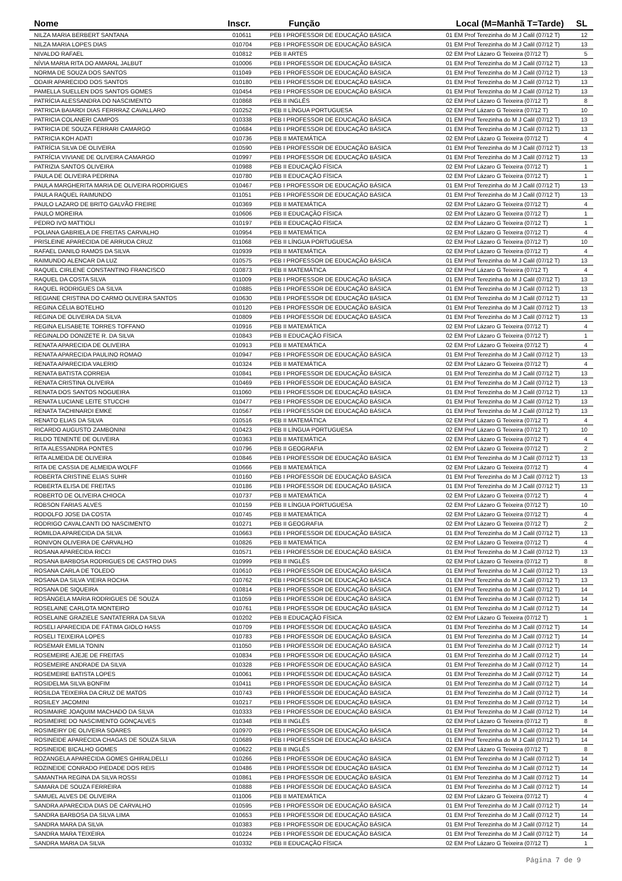| Nome | Inscr. | Função | Local (M=Manhã T=Tarde) | SL |
| --- | --- | --- | --- | --- |
| NILZA MARIA BERBERT SANTANA | 010611 | PEB I PROFESSOR DE EDUCAÇÃO BÁSICA | 01 EM Prof Terezinha do M J Calil (07/12 T) | 12 |
| NILZA MARIA LOPES DIAS | 010704 | PEB I PROFESSOR DE EDUCAÇÃO BÁSICA | 01 EM Prof Terezinha do M J Calil (07/12 T) | 13 |
| NIVALDO RAFAEL | 010812 | PEB II ARTES | 02 EM Prof Lázaro G Teixeira (07/12 T) | 5 |
| NÍVIA MARIA RITA DO AMARAL JALBUT | 010006 | PEB I PROFESSOR DE EDUCAÇÃO BÁSICA | 01 EM Prof Terezinha do M J Calil (07/12 T) | 13 |
| NORMA DE SOUZA DOS SANTOS | 011049 | PEB I PROFESSOR DE EDUCAÇÃO BÁSICA | 01 EM Prof Terezinha do M J Calil (07/12 T) | 13 |
| ODAIR APARECIDO DOS SANTOS | 010180 | PEB I PROFESSOR DE EDUCAÇÃO BÁSICA | 01 EM Prof Terezinha do M J Calil (07/12 T) | 13 |
| PAMELLA SUELLEN DOS SANTOS GOMES | 010454 | PEB I PROFESSOR DE EDUCAÇÃO BÁSICA | 01 EM Prof Terezinha do M J Calil (07/12 T) | 13 |
| PATRÍCIA ALESSANDRA DO NASCIMENTO | 010868 | PEB II INGLÊS | 02 EM Prof Lázaro G Teixeira (07/12 T) | 8 |
| PATRICIA BAIARDI DIAS FERRRAZ CAVALLARO | 010252 | PEB II LÍNGUA PORTUGUESA | 02 EM Prof Lázaro G Teixeira (07/12 T) | 10 |
| PATRICIA COLANERI CAMPOS | 010338 | PEB I PROFESSOR DE EDUCAÇÃO BÁSICA | 01 EM Prof Terezinha do M J Calil (07/12 T) | 13 |
| PATRICIA DE SOUZA FERRARI CAMARGO | 010684 | PEB I PROFESSOR DE EDUCAÇÃO BÁSICA | 01 EM Prof Terezinha do M J Calil (07/12 T) | 13 |
| PATRICIA KOH ADATI | 010736 | PEB II MATEMÁTICA | 02 EM Prof Lázaro G Teixeira (07/12 T) | 4 |
| PATRÍCIA SILVA DE OLIVEIRA | 010590 | PEB I PROFESSOR DE EDUCAÇÃO BÁSICA | 01 EM Prof Terezinha do M J Calil (07/12 T) | 13 |
| PATRÍCIA VIVIANE DE OLIVEIRA CAMARGO | 010997 | PEB I PROFESSOR DE EDUCAÇÃO BÁSICA | 01 EM Prof Terezinha do M J Calil (07/12 T) | 13 |
| PATRIZIA SANTOS OLIVEIRA | 010988 | PEB II EDUCAÇÃO FÍSICA | 02 EM Prof Lázaro G Teixeira (07/12 T) | 1 |
| PAULA DE OLIVEIRA PEDRINA | 010780 | PEB II EDUCAÇÃO FÍSICA | 02 EM Prof Lázaro G Teixeira (07/12 T) | 1 |
| PAULA MARGHERITA MARIA DE OLIVEIRA RODRIGUES | 010467 | PEB I PROFESSOR DE EDUCAÇÃO BÁSICA | 01 EM Prof Terezinha do M J Calil (07/12 T) | 13 |
| PAULA RAQUEL RAIMUNDO | 011051 | PEB I PROFESSOR DE EDUCAÇÃO BÁSICA | 01 EM Prof Terezinha do M J Calil (07/12 T) | 13 |
| PAULO LAZARO DE BRITO GALVÃO FREIRE | 010369 | PEB II MATEMÁTICA | 02 EM Prof Lázaro G Teixeira (07/12 T) | 4 |
| PAULO MOREIRA | 010606 | PEB II EDUCAÇÃO FÍSICA | 02 EM Prof Lázaro G Teixeira (07/12 T) | 1 |
| PEDRO IVO MATTIOLI | 010197 | PEB II EDUCAÇÃO FÍSICA | 02 EM Prof Lázaro G Teixeira (07/12 T) | 1 |
| POLIANA GABRIELA DE FREITAS CARVALHO | 010954 | PEB II MATEMÁTICA | 02 EM Prof Lázaro G Teixeira (07/12 T) | 4 |
| PRISLEINE APARECIDA DE ARRUDA CRUZ | 011068 | PEB II LÍNGUA PORTUGUESA | 02 EM Prof Lázaro G Teixeira (07/12 T) | 10 |
| RAFAEL DANILO RAMOS DA SILVA | 010939 | PEB II MATEMÁTICA | 02 EM Prof Lázaro G Teixeira (07/12 T) | 4 |
| RAIMUNDO ALENCAR DA LUZ | 010575 | PEB I PROFESSOR DE EDUCAÇÃO BÁSICA | 01 EM Prof Terezinha do M J Calil (07/12 T) | 13 |
| RAQUEL CIRLENE CONSTANTINO FRANCISCO | 010873 | PEB II MATEMÁTICA | 02 EM Prof Lázaro G Teixeira (07/12 T) | 4 |
| RAQUEL DA COSTA SILVA | 011009 | PEB I PROFESSOR DE EDUCAÇÃO BÁSICA | 01 EM Prof Terezinha do M J Calil (07/12 T) | 13 |
| RAQUEL RODRIGUES DA SILVA | 010885 | PEB I PROFESSOR DE EDUCAÇÃO BÁSICA | 01 EM Prof Terezinha do M J Calil (07/12 T) | 13 |
| REGIANE CRISTINA DO CARMO OLIVEIRA SANTOS | 010630 | PEB I PROFESSOR DE EDUCAÇÃO BÁSICA | 01 EM Prof Terezinha do M J Calil (07/12 T) | 13 |
| REGINA CÉLIA BOTELHO | 010120 | PEB I PROFESSOR DE EDUCAÇÃO BÁSICA | 01 EM Prof Terezinha do M J Calil (07/12 T) | 13 |
| REGINA DE OLIVEIRA DA SILVA | 010809 | PEB I PROFESSOR DE EDUCAÇÃO BÁSICA | 01 EM Prof Terezinha do M J Calil (07/12 T) | 13 |
| REGINA ELISABETE TORRES TOFFANO | 010916 | PEB II MATEMÁTICA | 02 EM Prof Lázaro G Teixeira (07/12 T) | 4 |
| REGINALDO DONIZETE R. DA SILVA | 010843 | PEB II EDUCAÇÃO FÍSICA | 02 EM Prof Lázaro G Teixeira (07/12 T) | 1 |
| RENATA APARECIDA DE OLIVEIRA | 010913 | PEB II MATEMÁTICA | 02 EM Prof Lázaro G Teixeira (07/12 T) | 4 |
| RENATA APARECIDA PAULINO ROMAO | 010947 | PEB I PROFESSOR DE EDUCAÇÃO BÁSICA | 01 EM Prof Terezinha do M J Calil (07/12 T) | 13 |
| RENATA APARECIDA VALERIO | 010324 | PEB II MATEMÁTICA | 02 EM Prof Lázaro G Teixeira (07/12 T) | 4 |
| RENATA BATISTA CORREIA | 010841 | PEB I PROFESSOR DE EDUCAÇÃO BÁSICA | 01 EM Prof Terezinha do M J Calil (07/12 T) | 13 |
| RENATA CRISTINA OLIVEIRA | 010469 | PEB I PROFESSOR DE EDUCAÇÃO BÁSICA | 01 EM Prof Terezinha do M J Calil (07/12 T) | 13 |
| RENATA DOS SANTOS NOGUEIRA | 011060 | PEB I PROFESSOR DE EDUCAÇÃO BÁSICA | 01 EM Prof Terezinha do M J Calil (07/12 T) | 13 |
| RENATA LUCIANE LEITE STUCCHI | 010477 | PEB I PROFESSOR DE EDUCAÇÃO BÁSICA | 01 EM Prof Terezinha do M J Calil (07/12 T) | 13 |
| RENATA TACHINARDI EMKE | 010567 | PEB I PROFESSOR DE EDUCAÇÃO BÁSICA | 01 EM Prof Terezinha do M J Calil (07/12 T) | 13 |
| RENATO ELIAS DA SILVA | 010516 | PEB II MATEMÁTICA | 02 EM Prof Lázaro G Teixeira (07/12 T) | 4 |
| RICARDO AUGUSTO ZAMBONINI | 010423 | PEB II LÍNGUA PORTUGUESA | 02 EM Prof Lázaro G Teixeira (07/12 T) | 10 |
| RILDO TENENTE DE OLIVEIRA | 010363 | PEB II MATEMÁTICA | 02 EM Prof Lázaro G Teixeira (07/12 T) | 4 |
| RITA ALESSANDRA PONTES | 010796 | PEB II GEOGRAFIA | 02 EM Prof Lázaro G Teixeira (07/12 T) | 2 |
| RITA ALMEIDA DE OLIVEIRA | 010846 | PEB I PROFESSOR DE EDUCAÇÃO BÁSICA | 01 EM Prof Terezinha do M J Calil (07/12 T) | 13 |
| RITA DE CASSIA DE ALMEIDA WOLFF | 010666 | PEB II MATEMÁTICA | 02 EM Prof Lázaro G Teixeira (07/12 T) | 4 |
| ROBERTA CRISTINE ELIAS SUHR | 010160 | PEB I PROFESSOR DE EDUCAÇÃO BÁSICA | 01 EM Prof Terezinha do M J Calil (07/12 T) | 13 |
| ROBERTA ELISA DE FREITAS | 010186 | PEB I PROFESSOR DE EDUCAÇÃO BÁSICA | 01 EM Prof Terezinha do M J Calil (07/12 T) | 13 |
| ROBERTO DE OLIVEIRA CHIOCA | 010737 | PEB II MATEMÁTICA | 02 EM Prof Lázaro G Teixeira (07/12 T) | 4 |
| ROBSON FARIAS ALVES | 010159 | PEB II LÍNGUA PORTUGUESA | 02 EM Prof Lázaro G Teixeira (07/12 T) | 10 |
| RODOLFO JOSE DA COSTA | 010745 | PEB II MATEMÁTICA | 02 EM Prof Lázaro G Teixeira (07/12 T) | 4 |
| RODRIGO CAVALCANTI DO NASCIMENTO | 010271 | PEB II GEOGRAFIA | 02 EM Prof Lázaro G Teixeira (07/12 T) | 2 |
| ROMILDA APARECIDA DA SILVA | 010663 | PEB I PROFESSOR DE EDUCAÇÃO BÁSICA | 01 EM Prof Terezinha do M J Calil (07/12 T) | 13 |
| RONIVON OLIVEIRA DE CARVALHO | 010826 | PEB II MATEMÁTICA | 02 EM Prof Lázaro G Teixeira (07/12 T) | 4 |
| ROSANA APARECIDA RICCI | 010571 | PEB I PROFESSOR DE EDUCAÇÃO BÁSICA | 01 EM Prof Terezinha do M J Calil (07/12 T) | 13 |
| ROSANA BARBOSA RODRIGUES DE CASTRO DIAS | 010999 | PEB II INGLÊS | 02 EM Prof Lázaro G Teixeira (07/12 T) | 8 |
| ROSANA CARLA DE TOLEDO | 010610 | PEB I PROFESSOR DE EDUCAÇÃO BÁSICA | 01 EM Prof Terezinha do M J Calil (07/12 T) | 13 |
| ROSANA DA SILVA VIEIRA ROCHA | 010762 | PEB I PROFESSOR DE EDUCAÇÃO BÁSICA | 01 EM Prof Terezinha do M J Calil (07/12 T) | 13 |
| ROSANA DE SIQUEIRA | 010814 | PEB I PROFESSOR DE EDUCAÇÃO BÁSICA | 01 EM Prof Terezinha do M J Calil (07/12 T) | 14 |
| ROSÂNGELA MARIA RODRIGUES DE SOUZA | 011059 | PEB I PROFESSOR DE EDUCAÇÃO BÁSICA | 01 EM Prof Terezinha do M J Calil (07/12 T) | 14 |
| ROSELAINE CARLOTA MONTEIRO | 010761 | PEB I PROFESSOR DE EDUCAÇÃO BÁSICA | 01 EM Prof Terezinha do M J Calil (07/12 T) | 14 |
| ROSELAINE GRAZIELE SANTATERRA DA SILVA | 010202 | PEB II EDUCAÇÃO FÍSICA | 02 EM Prof Lázaro G Teixeira (07/12 T) | 1 |
| ROSELI APARECIDA DE FÁTIMA GIOLO HASS | 010709 | PEB I PROFESSOR DE EDUCAÇÃO BÁSICA | 01 EM Prof Terezinha do M J Calil (07/12 T) | 14 |
| ROSELI TEIXEIRA LOPES | 010783 | PEB I PROFESSOR DE EDUCAÇÃO BÁSICA | 01 EM Prof Terezinha do M J Calil (07/12 T) | 14 |
| ROSEMAR EMILIA TONIN | 011050 | PEB I PROFESSOR DE EDUCAÇÃO BÁSICA | 01 EM Prof Terezinha do M J Calil (07/12 T) | 14 |
| ROSEMEIRE AJEJE DE FREITAS | 010834 | PEB I PROFESSOR DE EDUCAÇÃO BÁSICA | 01 EM Prof Terezinha do M J Calil (07/12 T) | 14 |
| ROSEMEIRE ANDRADE DA SILVA | 010328 | PEB I PROFESSOR DE EDUCAÇÃO BÁSICA | 01 EM Prof Terezinha do M J Calil (07/12 T) | 14 |
| ROSEMEIRE BATISTA LOPES | 010061 | PEB I PROFESSOR DE EDUCAÇÃO BÁSICA | 01 EM Prof Terezinha do M J Calil (07/12 T) | 14 |
| ROSIDELMA SILVA BONFIM | 010411 | PEB I PROFESSOR DE EDUCAÇÃO BÁSICA | 01 EM Prof Terezinha do M J Calil (07/12 T) | 14 |
| ROSILDA TEIXEIRA DA CRUZ DE MATOS | 010743 | PEB I PROFESSOR DE EDUCAÇÃO BÁSICA | 01 EM Prof Terezinha do M J Calil (07/12 T) | 14 |
| ROSILEY JACOMINI | 010217 | PEB I PROFESSOR DE EDUCAÇÃO BÁSICA | 01 EM Prof Terezinha do M J Calil (07/12 T) | 14 |
| ROSIMAIRE JOAQUIM MACHADO DA SILVA | 010333 | PEB I PROFESSOR DE EDUCAÇÃO BÁSICA | 01 EM Prof Terezinha do M J Calil (07/12 T) | 14 |
| ROSIMEIRE DO NASCIMENTO GONÇALVES | 010348 | PEB II INGLÊS | 02 EM Prof Lázaro G Teixeira (07/12 T) | 8 |
| ROSIMEIRY DE OLIVEIRA SOARES | 010970 | PEB I PROFESSOR DE EDUCAÇÃO BÁSICA | 01 EM Prof Terezinha do M J Calil (07/12 T) | 14 |
| ROSINEIDE APARECIDA CHAGAS DE SOUZA SILVA | 010689 | PEB I PROFESSOR DE EDUCAÇÃO BÁSICA | 01 EM Prof Terezinha do M J Calil (07/12 T) | 14 |
| ROSINEIDE BICALHO GOMES | 010622 | PEB II INGLÊS | 02 EM Prof Lázaro G Teixeira (07/12 T) | 8 |
| ROZANGELA APARECIDA GOMES GHIRALDELLI | 010266 | PEB I PROFESSOR DE EDUCAÇÃO BÁSICA | 01 EM Prof Terezinha do M J Calil (07/12 T) | 14 |
| ROZINEIDE CONRADO PIEDADE DOS REIS | 010486 | PEB I PROFESSOR DE EDUCAÇÃO BÁSICA | 01 EM Prof Terezinha do M J Calil (07/12 T) | 14 |
| SAMANTHA REGINA DA SILVA ROSSI | 010861 | PEB I PROFESSOR DE EDUCAÇÃO BÁSICA | 01 EM Prof Terezinha do M J Calil (07/12 T) | 14 |
| SAMARA DE SOUZA FERREIRA | 010888 | PEB I PROFESSOR DE EDUCAÇÃO BÁSICA | 01 EM Prof Terezinha do M J Calil (07/12 T) | 14 |
| SAMUEL ALVES DE OLIVEIRA | 011006 | PEB II MATEMÁTICA | 02 EM Prof Lázaro G Teixeira (07/12 T) | 4 |
| SANDRA APARECIDA DIAS DE CARVALHO | 010595 | PEB I PROFESSOR DE EDUCAÇÃO BÁSICA | 01 EM Prof Terezinha do M J Calil (07/12 T) | 14 |
| SANDRA BARBOSA DA SILVA LIMA | 010653 | PEB I PROFESSOR DE EDUCAÇÃO BÁSICA | 01 EM Prof Terezinha do M J Calil (07/12 T) | 14 |
| SANDRA MARA DA SILVA | 010383 | PEB I PROFESSOR DE EDUCAÇÃO BÁSICA | 01 EM Prof Terezinha do M J Calil (07/12 T) | 14 |
| SANDRA MARA TEIXEIRA | 010224 | PEB I PROFESSOR DE EDUCAÇÃO BÁSICA | 01 EM Prof Terezinha do M J Calil (07/12 T) | 14 |
| SANDRA MARIA DA SILVA | 010332 | PEB II EDUCAÇÃO FÍSICA | 02 EM Prof Lázaro G Teixeira (07/12 T) | 1 |
Página 7 de 9